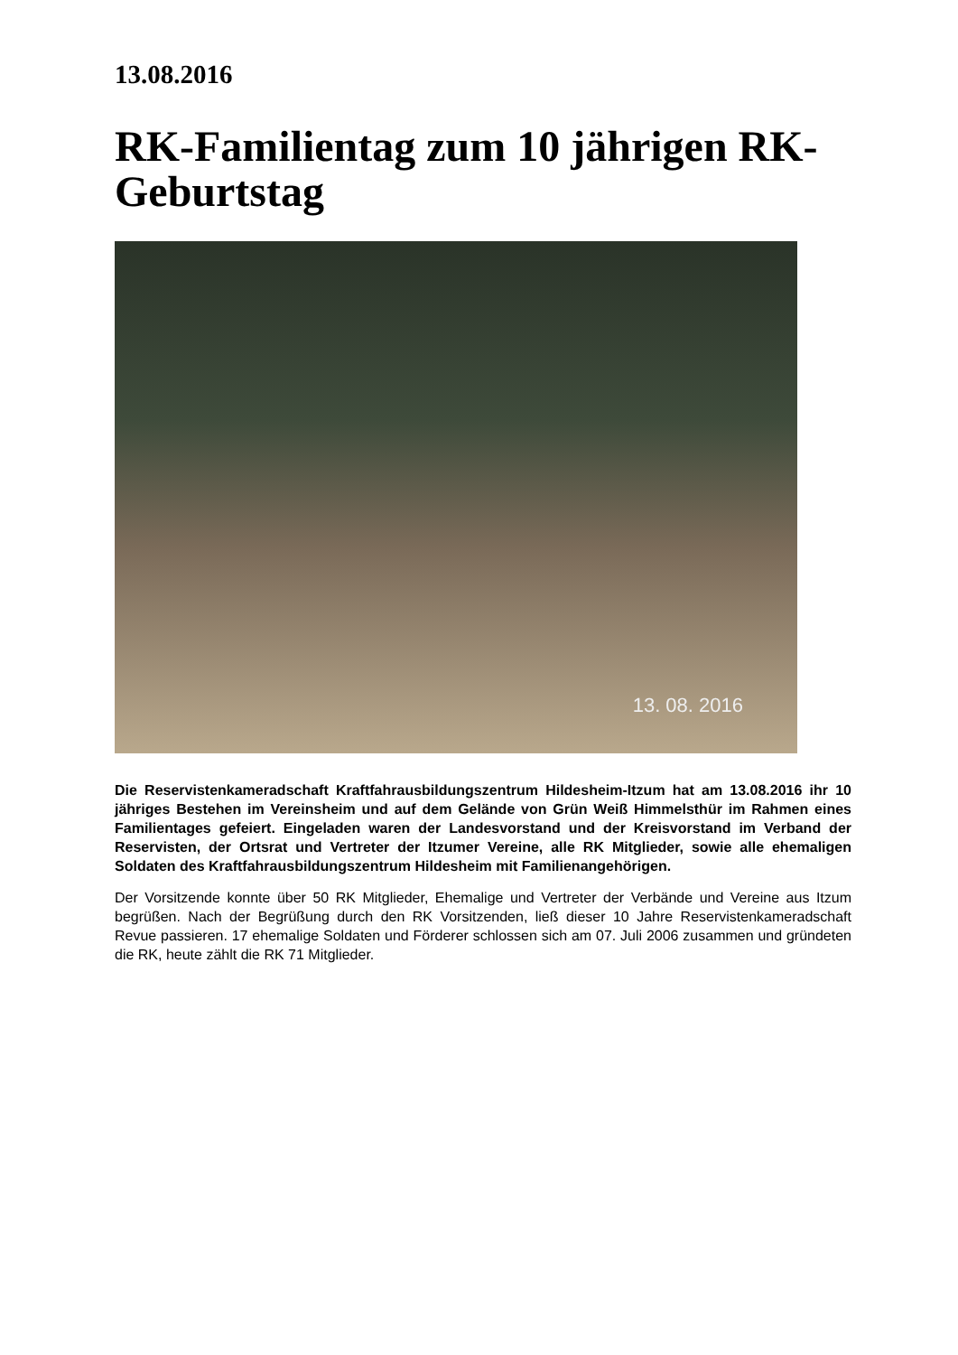13.08.2016
RK-Familientag zum 10 jährigen RK-Geburtstag
13. 08. 2016
Die Reservistenkameradschaft Kraftfahrausbildungszentrum Hildesheim-Itzum hat am 13.08.2016 ihr 10 jähriges Bestehen im Vereinsheim und auf dem Gelände von Grün Weiß Himmelsthür im Rahmen eines Familientages gefeiert. Eingeladen waren der Landesvorstand und der Kreisvorstand im Verband der Reservisten, der Ortsrat und Vertreter der Itzumer Vereine, alle RK Mitglieder, sowie alle ehemaligen Soldaten des Kraftfahrausbildungszentrum Hildesheim mit Familienangehörigen.
Der Vorsitzende konnte über 50 RK Mitglieder, Ehemalige und Vertreter der Verbände und Vereine aus Itzum begrüßen. Nach der Begrüßung durch den RK Vorsitzenden, ließ dieser 10 Jahre Reservistenkameradschaft Revue passieren. 17 ehemalige Soldaten und Förderer schlossen sich am 07. Juli 2006 zusammen und gründeten die RK, heute zählt die RK 71 Mitglieder.